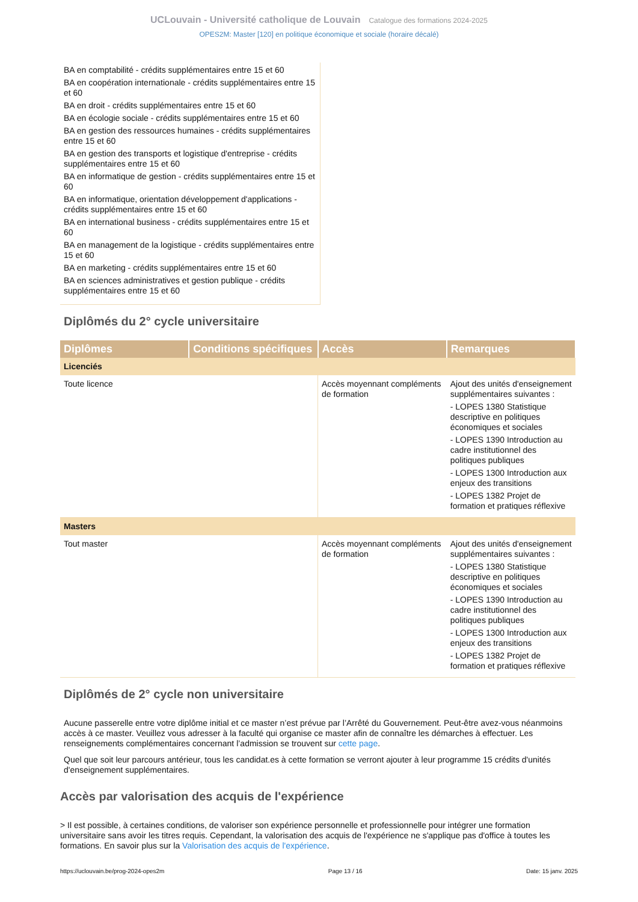UCLouvain - Université catholique de Louvain Catalogue des formations 2024-2025
OPES2M: Master [120] en politique économique et sociale (horaire décalé)
BA en comptabilité - crédits supplémentaires entre 15 et 60
BA en coopération internationale - crédits supplémentaires entre 15 et 60
BA en droit - crédits supplémentaires entre 15 et 60
BA en écologie sociale - crédits supplémentaires entre 15 et 60
BA en gestion des ressources humaines - crédits supplémentaires entre 15 et 60
BA en gestion des transports et logistique d'entreprise - crédits supplémentaires entre 15 et 60
BA en informatique de gestion - crédits supplémentaires entre 15 et 60
BA en informatique, orientation développement d'applications - crédits supplémentaires entre 15 et 60
BA en international business - crédits supplémentaires entre 15 et 60
BA en management de la logistique - crédits supplémentaires entre 15 et 60
BA en marketing - crédits supplémentaires entre 15 et 60
BA en sciences administratives et gestion publique - crédits supplémentaires entre 15 et 60
Diplômés du 2° cycle universitaire
| Diplômes | Conditions spécifiques | Accès | Remarques |
| --- | --- | --- | --- |
| Licenciés | | | |
| Toute licence | | Accès moyennant compléments de formation | Ajout des unités d'enseignement supplémentaires suivantes : - LOPES 1380 Statistique descriptive en politiques économiques et sociales - LOPES 1390 Introduction au cadre institutionnel des politiques publiques - LOPES 1300 Introduction aux enjeux des transitions - LOPES 1382 Projet de formation et pratiques réflexive |
| Masters | | | |
| Tout master | | Accès moyennant compléments de formation | Ajout des unités d'enseignement supplémentaires suivantes : - LOPES 1380 Statistique descriptive en politiques économiques et sociales - LOPES 1390 Introduction au cadre institutionnel des politiques publiques - LOPES 1300 Introduction aux enjeux des transitions - LOPES 1382 Projet de formation et pratiques réflexive |
Diplômés de 2° cycle non universitaire
Aucune passerelle entre votre diplôme initial et ce master n’est prévue par l’Arrêté du Gouvernement. Peut-être avez-vous néanmoins accès à ce master. Veuillez vous adresser à la faculté qui organise ce master afin de connaître les démarches à effectuer. Les renseignements complémentaires concernant l’admission se trouvent sur cette page.
Quel que soit leur parcours antérieur, tous les candidat.es à cette formation se verront ajouter à leur programme 15 crédits d'unités d'enseignement supplémentaires.
Accès par valorisation des acquis de l'expérience
> Il est possible, à certaines conditions, de valoriser son expérience personnelle et professionnelle pour intégrer une formation universitaire sans avoir les titres requis. Cependant, la valorisation des acquis de l'expérience ne s'applique pas d'office à toutes les formations. En savoir plus sur la Valorisation des acquis de l'expérience.
https://uclouvain.be/prog-2024-opes2m Page 13 / 16 Date: 15 janv. 2025